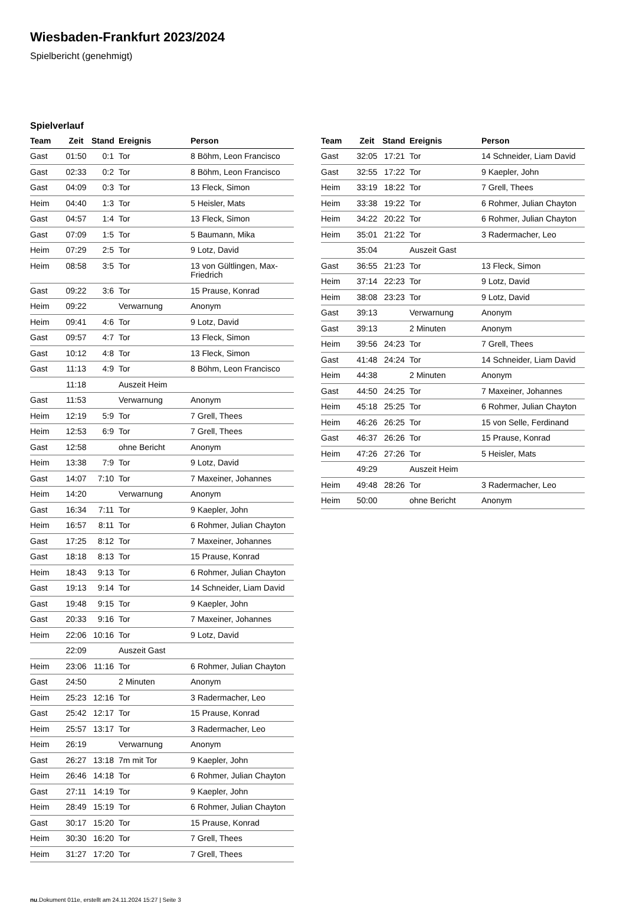Wiesbaden-Frankfurt 2023/2024
Spielbericht (genehmigt)
Spielverlauf
| Team | Zeit | Stand | Ereignis | Person |
| --- | --- | --- | --- | --- |
| Gast | 01:50 | 0:1 | Tor | 8 Böhm, Leon Francisco |
| Gast | 02:33 | 0:2 | Tor | 8 Böhm, Leon Francisco |
| Gast | 04:09 | 0:3 | Tor | 13 Fleck, Simon |
| Heim | 04:40 | 1:3 | Tor | 5 Heisler, Mats |
| Gast | 04:57 | 1:4 | Tor | 13 Fleck, Simon |
| Gast | 07:09 | 1:5 | Tor | 5 Baumann, Mika |
| Heim | 07:29 | 2:5 | Tor | 9 Lotz, David |
| Heim | 08:58 | 3:5 | Tor | 13 von Gültlingen, Max-Friedrich |
| Gast | 09:22 | 3:6 | Tor | 15 Prause, Konrad |
| Heim | 09:22 | | Verwarnung | Anonym |
| Heim | 09:41 | 4:6 | Tor | 9 Lotz, David |
| Gast | 09:57 | 4:7 | Tor | 13 Fleck, Simon |
| Gast | 10:12 | 4:8 | Tor | 13 Fleck, Simon |
| Gast | 11:13 | 4:9 | Tor | 8 Böhm, Leon Francisco |
| | 11:18 | | Auszeit Heim | |
| Gast | 11:53 | | Verwarnung | Anonym |
| Heim | 12:19 | 5:9 | Tor | 7 Grell, Thees |
| Heim | 12:53 | 6:9 | Tor | 7 Grell, Thees |
| Gast | 12:58 | | ohne Bericht | Anonym |
| Heim | 13:38 | 7:9 | Tor | 9 Lotz, David |
| Gast | 14:07 | 7:10 | Tor | 7 Maxeiner, Johannes |
| Heim | 14:20 | | Verwarnung | Anonym |
| Gast | 16:34 | 7:11 | Tor | 9 Kaepler, John |
| Heim | 16:57 | 8:11 | Tor | 6 Rohmer, Julian Chayton |
| Gast | 17:25 | 8:12 | Tor | 7 Maxeiner, Johannes |
| Gast | 18:18 | 8:13 | Tor | 15 Prause, Konrad |
| Heim | 18:43 | 9:13 | Tor | 6 Rohmer, Julian Chayton |
| Gast | 19:13 | 9:14 | Tor | 14 Schneider, Liam David |
| Gast | 19:48 | 9:15 | Tor | 9 Kaepler, John |
| Gast | 20:33 | 9:16 | Tor | 7 Maxeiner, Johannes |
| Heim | 22:06 | 10:16 | Tor | 9 Lotz, David |
| | 22:09 | | Auszeit Gast | |
| Heim | 23:06 | 11:16 | Tor | 6 Rohmer, Julian Chayton |
| Gast | 24:50 | | 2 Minuten | Anonym |
| Heim | 25:23 | 12:16 | Tor | 3 Radermacher, Leo |
| Gast | 25:42 | 12:17 | Tor | 15 Prause, Konrad |
| Heim | 25:57 | 13:17 | Tor | 3 Radermacher, Leo |
| Heim | 26:19 | | Verwarnung | Anonym |
| Gast | 26:27 | 13:18 | 7m mit Tor | 9 Kaepler, John |
| Heim | 26:46 | 14:18 | Tor | 6 Rohmer, Julian Chayton |
| Gast | 27:11 | 14:19 | Tor | 9 Kaepler, John |
| Heim | 28:49 | 15:19 | Tor | 6 Rohmer, Julian Chayton |
| Gast | 30:17 | 15:20 | Tor | 15 Prause, Konrad |
| Heim | 30:30 | 16:20 | Tor | 7 Grell, Thees |
| Heim | 31:27 | 17:20 | Tor | 7 Grell, Thees |
| Team | Zeit | Stand | Ereignis | Person |
| --- | --- | --- | --- | --- |
| Gast | 32:05 | 17:21 | Tor | 14 Schneider, Liam David |
| Gast | 32:55 | 17:22 | Tor | 9 Kaepler, John |
| Heim | 33:19 | 18:22 | Tor | 7 Grell, Thees |
| Heim | 33:38 | 19:22 | Tor | 6 Rohmer, Julian Chayton |
| Heim | 34:22 | 20:22 | Tor | 6 Rohmer, Julian Chayton |
| Heim | 35:01 | 21:22 | Tor | 3 Radermacher, Leo |
| | 35:04 | | Auszeit Gast | |
| Gast | 36:55 | 21:23 | Tor | 13 Fleck, Simon |
| Heim | 37:14 | 22:23 | Tor | 9 Lotz, David |
| Heim | 38:08 | 23:23 | Tor | 9 Lotz, David |
| Gast | 39:13 | | Verwarnung | Anonym |
| Gast | 39:13 | | 2 Minuten | Anonym |
| Heim | 39:56 | 24:23 | Tor | 7 Grell, Thees |
| Gast | 41:48 | 24:24 | Tor | 14 Schneider, Liam David |
| Heim | 44:38 | | 2 Minuten | Anonym |
| Gast | 44:50 | 24:25 | Tor | 7 Maxeiner, Johannes |
| Heim | 45:18 | 25:25 | Tor | 6 Rohmer, Julian Chayton |
| Heim | 46:26 | 26:25 | Tor | 15 von Selle, Ferdinand |
| Gast | 46:37 | 26:26 | Tor | 15 Prause, Konrad |
| Heim | 47:26 | 27:26 | Tor | 5 Heisler, Mats |
| | 49:29 | | Auszeit Heim | |
| Heim | 49:48 | 28:26 | Tor | 3 Radermacher, Leo |
| Heim | 50:00 | | ohne Bericht | Anonym |
nu.Dokument 011e, erstellt am 24.11.2024 15:27 | Seite 3